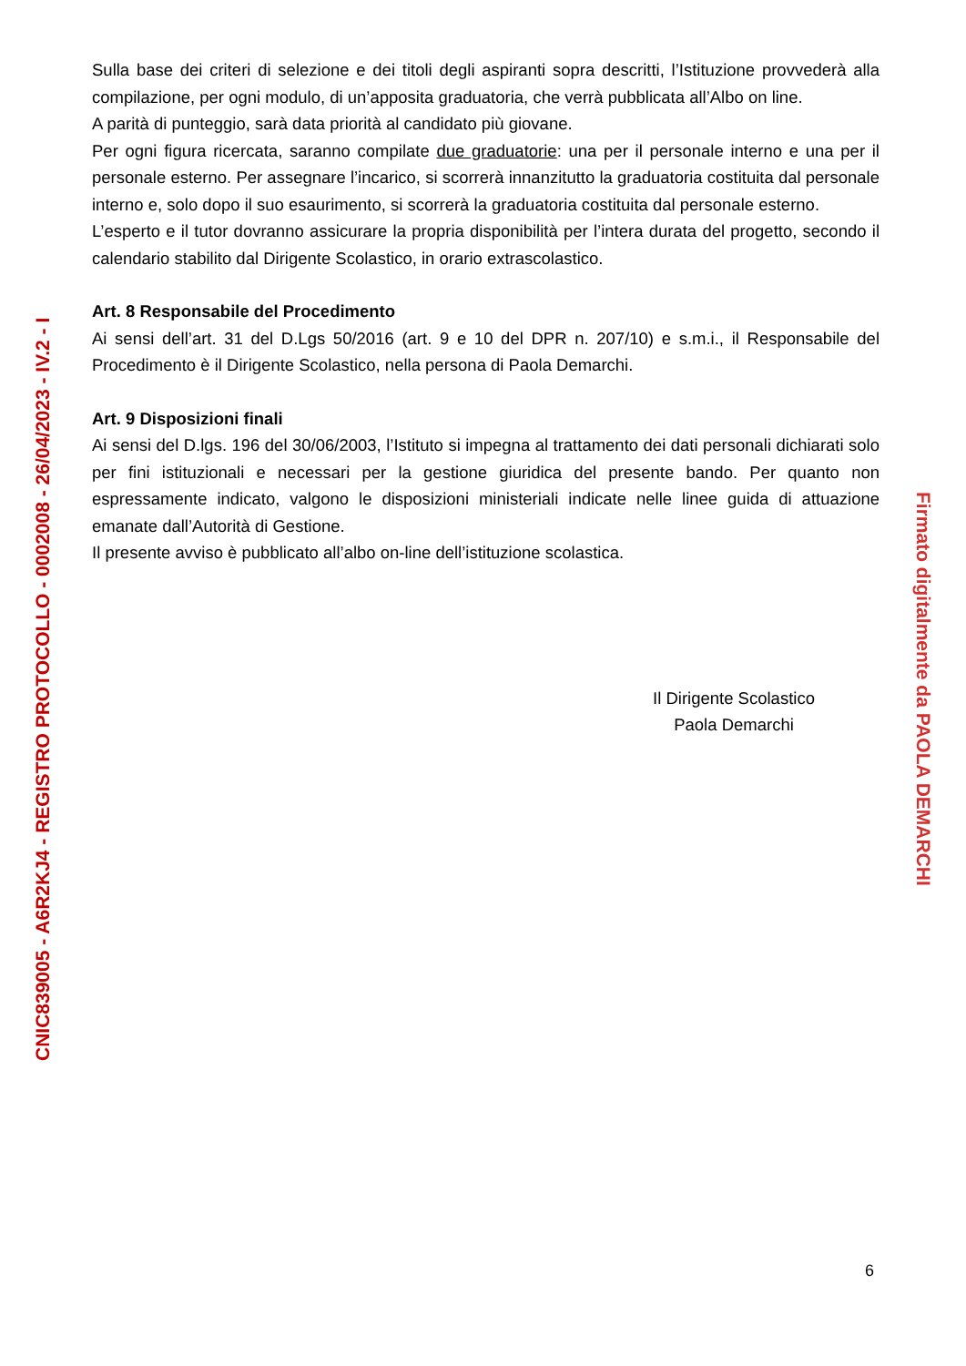Sulla base dei criteri di selezione e dei titoli degli aspiranti sopra descritti, l’Istituzione provvederà alla compilazione, per ogni modulo, di un’apposita graduatoria, che verrà pubblicata all’Albo on line.
A parità di punteggio, sarà data priorità al candidato più giovane.
Per ogni figura ricercata, saranno compilate due graduatorie: una per il personale interno e una per il personale esterno. Per assegnare l’incarico, si scorrerà innanzitutto la graduatoria costituita dal personale interno e, solo dopo il suo esaurimento, si scorrerà la graduatoria costituita dal personale esterno.
L’esperto e il tutor dovranno assicurare la propria disponibilità per l’intera durata del progetto, secondo il calendario stabilito dal Dirigente Scolastico, in orario extrascolastico.
Art. 8 Responsabile del Procedimento
Ai sensi dell’art. 31 del D.Lgs 50/2016 (art. 9 e 10 del DPR n. 207/10) e s.m.i., il Responsabile del Procedimento è il Dirigente Scolastico, nella persona di Paola Demarchi.
Art. 9 Disposizioni finali
Ai sensi del D.lgs. 196 del 30/06/2003, l’Istituto si impegna al trattamento dei dati personali dichiarati solo per fini istituzionali e necessari per la gestione giuridica del presente bando. Per quanto non espressamente indicato, valgono le disposizioni ministeriali indicate nelle linee guida di attuazione emanate dall’Autorità di Gestione.
Il presente avviso è pubblicato all’albo on-line dell’istituzione scolastica.
Il Dirigente Scolastico
Paola Demarchi
6
CNIC839005 - A6R2KJ4 - REGISTRO PROTOCOLLO - 0002008 - 26/04/2023 - IV.2 - I
Firmato digitalmente da PAOLA DEMARCHI